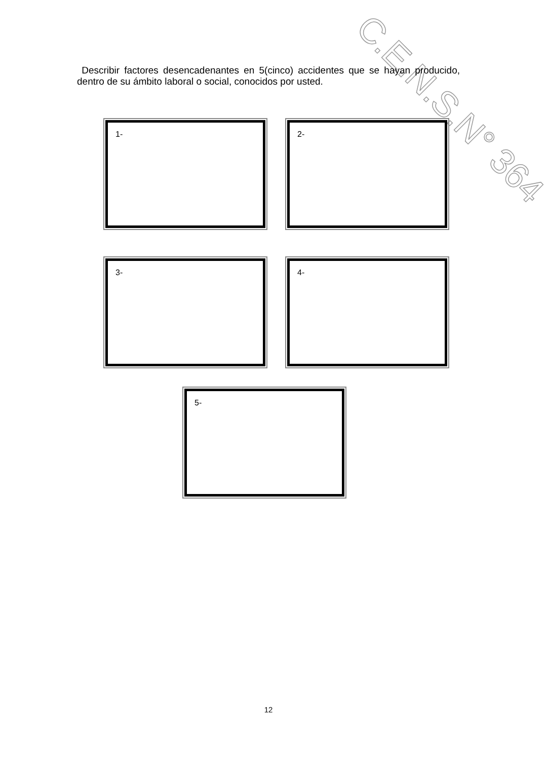C.E.N.S.N° 364
Describir factores desencadenantes en 5(cinco) accidentes que se hayan producido, dentro de su ámbito laboral o social, conocidos por usted.
1- 2-
3- 4-
5-
12